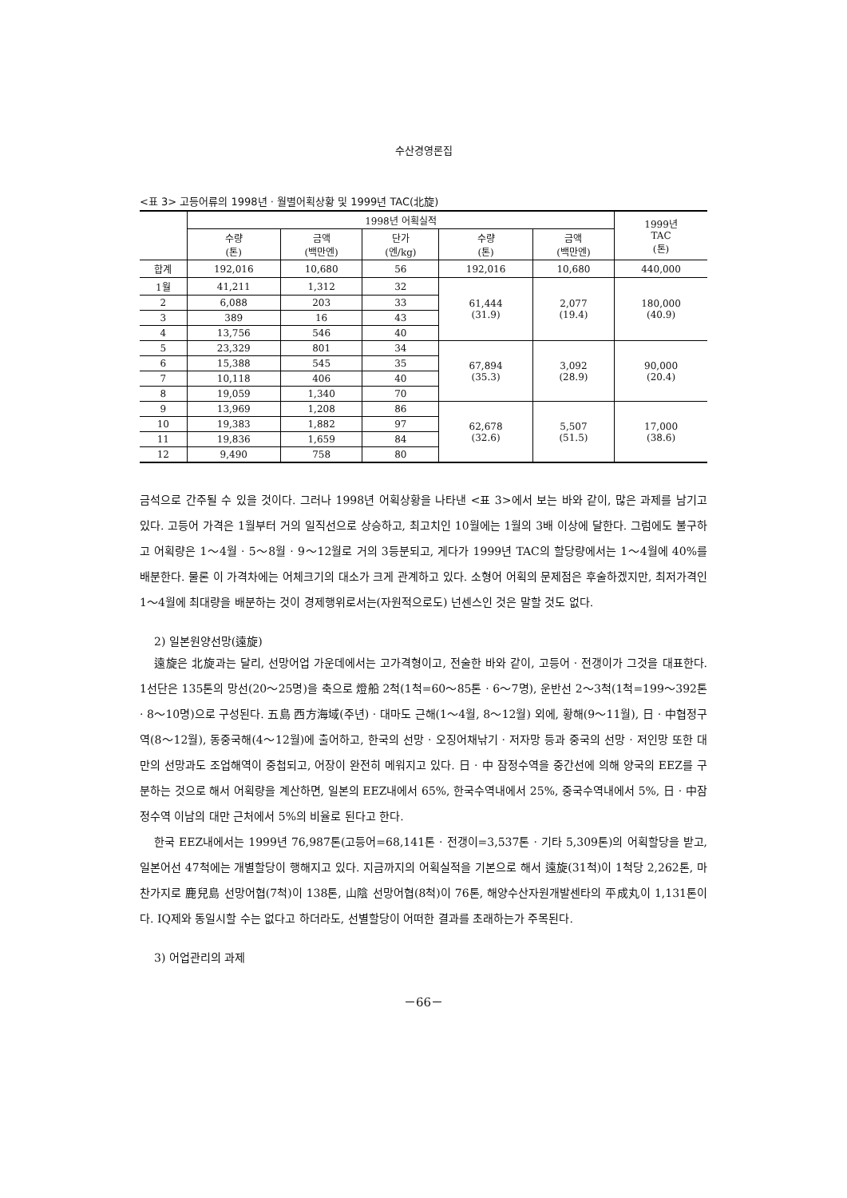수산경영론집
<표 3> 고등어류의 1998년 · 월별어획상황 및 1999년 TAC(北旋)
| | 1998년 어획실적 | | | | | 1999년 TAC (톤) |
| --- | --- | --- | --- | --- | --- | --- |
| | 수량 (톤) | 금액 (백만엔) | 단가 (엔/kg) | 수량 (톤) | 금액 (백만엔) | |
| 합계 | 192,016 | 10,680 | 56 | 192,016 | 10,680 | 440,000 |
| 1월 | 41,211 | 1,312 | 32 | 61,444 (31.9) | 2,077 (19.4) | 180,000 (40.9) |
| 2 | 6,088 | 203 | 33 | | | |
| 3 | 389 | 16 | 43 | | | |
| 4 | 13,756 | 546 | 40 | | | |
| 5 | 23,329 | 801 | 34 | 67,894 (35.3) | 3,092 (28.9) | 90,000 (20.4) |
| 6 | 15,388 | 545 | 35 | | | |
| 7 | 10,118 | 406 | 40 | | | |
| 8 | 19,059 | 1,340 | 70 | | | |
| 9 | 13,969 | 1,208 | 86 | 62,678 (32.6) | 5,507 (51.5) | 17,000 (38.6) |
| 10 | 19,383 | 1,882 | 97 | | | |
| 11 | 19,836 | 1,659 | 84 | | | |
| 12 | 9,490 | 758 | 80 | | | |
금석으로 간주될 수 있을 것이다. 그러나 1998년 어획상황을 나타낸 <표 3>에서 보는 바와 같이, 많은 과제를 남기고 있다. 고등어 가격은 1월부터 거의 일직선으로 상승하고, 최고치인 10월에는 1월의 3배 이상에 달한다. 그럼에도 불구하고 어획량은 1～4월 · 5～8월 · 9～12월로 거의 3등분되고, 게다가 1999년 TAC의 할당량에서는 1～4월에 40%를 배분한다. 물론 이 가격차에는 어체크기의 대소가 크게 관계하고 있다. 소형어 어획의 문제점은 후술하겠지만, 최저가격인 1～4월에 최대량을 배분하는 것이 경제행위로서는(자원적으로도) 넌센스인 것은 말할 것도 없다.
2) 일본원양선망(遠旋)
遠旋은 北旋과는 달리, 선망어업 가운데에서는 고가격형이고, 전술한 바와 같이, 고등어 · 전갱이가 그것을 대표한다. 1선단은 135톤의 망선(20～25명)을 축으로 燈船 2척(1척=60～85톤 · 6～7명), 운반선 2～3척(1척=199～392톤 · 8～10명)으로 구성된다. 五島 西方海域(주년) · 대마도 근해(1～4월, 8～12월) 외에, 황해(9～11월), 日 · 中협정구역(8～12월), 동중국해(4～12월)에 출어하고, 한국의 선망 · 오징어채낚기 · 저자망 등과 중국의 선망 · 저인망 또한 대만의 선망과도 조업해역이 중첩되고, 어장이 완전히 메워지고 있다. 日 · 中 잠정수역을 중간선에 의해 양국의 EEZ를 구분하는 것으로 해서 어획량을 계산하면, 일본의 EEZ내에서 65%, 한국수역내에서 25%, 중국수역내에서 5%, 日 · 中잠정수역 이남의 대만 근처에서 5%의 비율로 된다고 한다.
한국 EEZ내에서는 1999년 76,987톤(고등어=68,141톤 · 전갱이=3,537톤 · 기타 5,309톤)의 어획할당을 받고, 일본어선 47척에는 개별할당이 행해지고 있다. 지금까지의 어획실적을 기본으로 해서 遠旋(31척)이 1척당 2,262톤, 마찬가지로 鹿兒島 선망어협(7척)이 138톤, 山陰 선망어협(8척)이 76톤, 해양수산자원개발센타의 平成丸이 1,131톤이다. IQ제와 동일시할 수는 없다고 하더라도, 선별할당이 어떠한 결과를 초래하는가 주목된다.
3) 어업관리의 과제
－66－